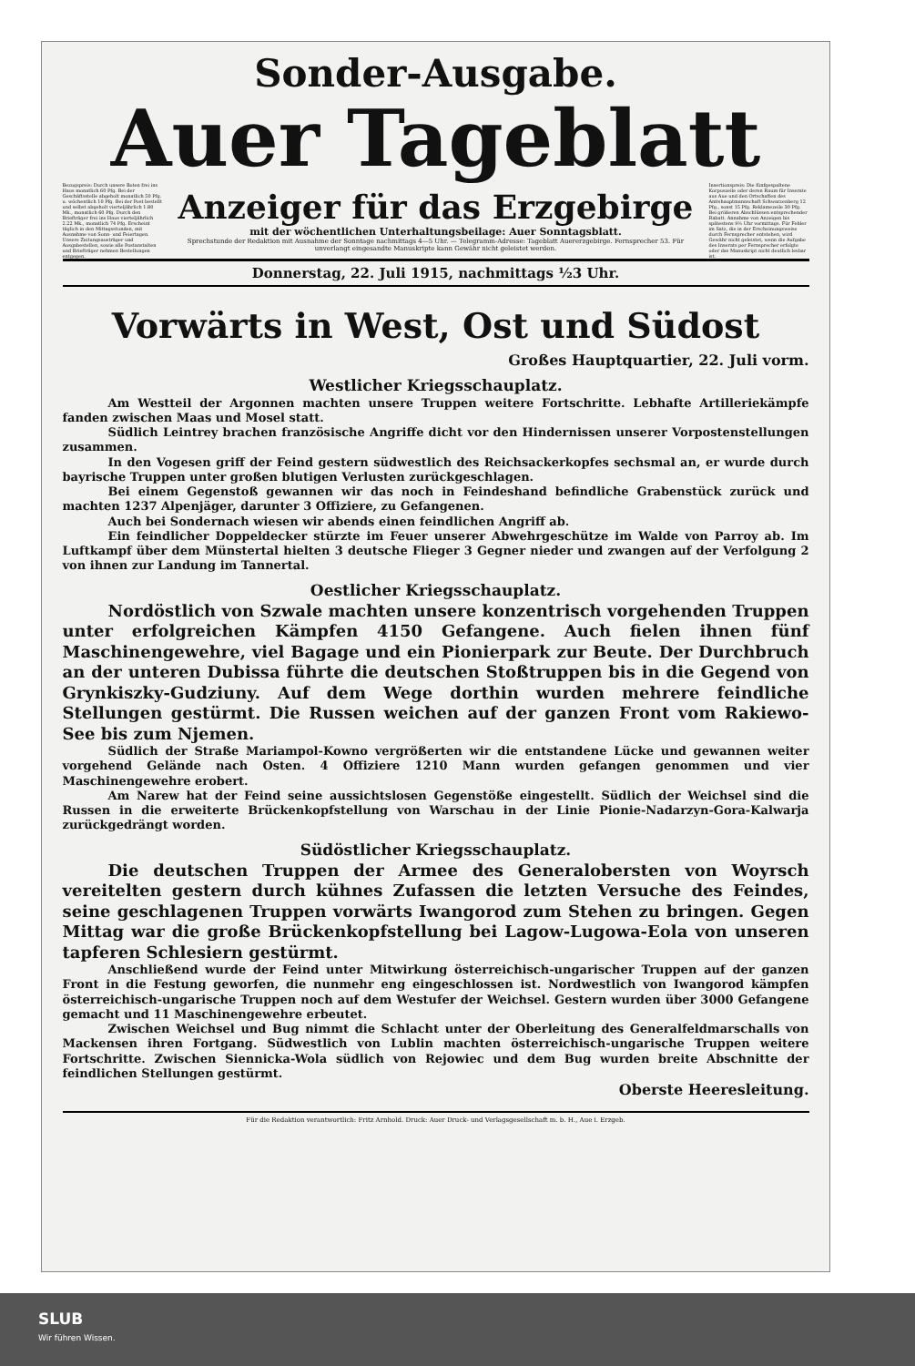Sonder-Ausgabe.
Auer Tageblatt
Bezugspreis: Durch unsere Boten frei ins Haus monatlich 60 Pfg. Bei der Geschäftsstelle abgeholt monatlich 50 Pfg. u. wöchentlich 10 Pfg. Bei der Post bestellt und selbst abgeholt vierteljährlich 1.80 Mk., monatlich 60 Pfg. Durch den Briefträger frei ins Haus vierteljährlich 2.22 Mk., monatlich 74 Pfg. Erscheint täglich in den Mittagsstunden, mit Ausnahme von Sonn- und Feiertagen. Unsere Zeitungsausträger und Ausgabestellen, sowie alle Postanstalten und Briefträger nehmen Bestellungen entgegen.
Anzeiger für das Erzgebirge
mit der wöchentlichen Unterhaltungsbeilage: Auer Sonntagsblatt.
Sprechstunde der Redaktion mit Ausnahme der Sonntage nachmittags 4—5 Uhr. — Telegramm-Adresse: Tageblatt Auererzgebirge. Fernsprecher 53. Für unverlangt eingesandte Manuskripte kann Gewähr nicht geleistet werden.
Insertionspreis: Die fünfgespaltene Korpuszeile oder deren Raum für Inserate aus Aue und den Ortschaften des Amtshauptmannschaft Schwarzenberg 12 Pfg., sonst 15 Pfg. Reklamezeile 30 Pfg. Bei größeren Abschlüssen entsprechender Rabatt. Annahme von Anzeigen bis spätestens 9½ Uhr vormittags. Für Fehler im Satz, die in der Erscheinungsweise durch Fernsprecher entstehen, wird Gewähr nicht geleistet, wenn die Aufgabe des Inserats per Fernsprecher erfolgte oder das Manuskript nicht deutlich lesbar ist.
Donnerstag, 22. Juli 1915, nachmittags ½3 Uhr.
Vorwärts in West, Ost und Südost
Großes Hauptquartier, 22. Juli vorm.
Westlicher Kriegsschauplatz.
Am Westteil der Argonnen machten unsere Truppen weitere Fortschritte. Lebhafte Artilleriekämpfe fanden zwischen Maas und Mosel statt.
Südlich Leintrey brachen französische Angriffe dicht vor den Hindernissen unserer Vorpostenstellungen zusammen.
In den Vogesen griff der Feind gestern südwestlich des Reichsackerkopfes sechsmal an, er wurde durch bayrische Truppen unter großen blutigen Verlusten zurückgeschlagen.
Bei einem Gegenstoß gewannen wir das noch in Feindeshand befindliche Grabenstück zurück und machten 1237 Alpenjäger, darunter 3 Offiziere, zu Gefangenen.
Auch bei Sondernach wiesen wir abends einen feindlichen Angriff ab.
Ein feindlicher Doppeldecker stürzte im Feuer unserer Abwehrgeschütze im Walde von Parroy ab. Im Luftkampf über dem Münstertal hielten 3 deutsche Flieger 3 Gegner nieder und zwangen auf der Verfolgung 2 von ihnen zur Landung im Tannertal.
Oestlicher Kriegsschauplatz.
Nordöstlich von Szwale machten unsere konzentrisch vorgehenden Truppen unter erfolgreichen Kämpfen 4150 Gefangene. Auch fielen ihnen fünf Maschinengewehre, viel Bagage und ein Pionierpark zur Beute. Der Durchbruch an der unteren Dubissa führte die deutschen Stoßtruppen bis in die Gegend von Grynkiszky-Gudziuny. Auf dem Wege dorthin wurden mehrere feindliche Stellungen gestürmt. Die Russen weichen auf der ganzen Front vom Rakiewo-See bis zum Njemen.
Südlich der Straße Mariampol-Kowno vergrößerten wir die entstandene Lücke und gewannen weiter vorgehend Gelände nach Osten. 4 Offiziere 1210 Mann wurden gefangen genommen und vier Maschinengewehre erobert.
Am Narew hat der Feind seine aussichtslosen Gegenstöße eingestellt. Südlich der Weichsel sind die Russen in die erweiterte Brückenkopfstellung von Warschau in der Linie Pionie-Nadarzyn-Gora-Kalwarja zurückgedrängt worden.
Südöstlicher Kriegsschauplatz.
Die deutschen Truppen der Armee des Generalobersten von Woyrsch vereitelten gestern durch kühnes Zufassen die letzten Versuche des Feindes, seine geschlagenen Truppen vorwärts Iwangorod zum Stehen zu bringen. Gegen Mittag war die große Brückenkopfstellung bei Lagow-Lugowa-Eola von unseren tapferen Schlesiern gestürmt.
Anschließend wurde der Feind unter Mitwirkung österreichisch-ungarischer Truppen auf der ganzen Front in die Festung geworfen, die nunmehr eng eingeschlossen ist. Nordwestlich von Iwangorod kämpfen österreichisch-ungarische Truppen noch auf dem Westufer der Weichsel. Gestern wurden über 3000 Gefangene gemacht und 11 Maschinengewehre erbeutet.
Zwischen Weichsel und Bug nimmt die Schlacht unter der Oberleitung des Generalfeldmarschalls von Mackensen ihren Fortgang. Südwestlich von Lublin machten österreichisch-ungarische Truppen weitere Fortschritte. Zwischen Siennicka-Wola südlich von Rejowiec und dem Bug wurden breite Abschnitte der feindlichen Stellungen gestürmt.
Oberste Heeresleitung.
Für die Redaktion verantwortlich: Fritz Arnhold. Druck: Auer Druck- und Verlagsgesellschaft m. b. H., Aue i. Erzgeb.
SLUB
Wir führen Wissen.